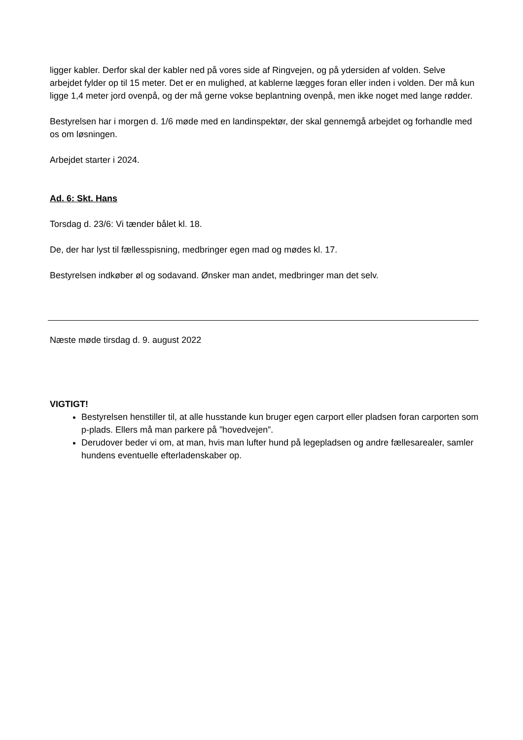ligger kabler. Derfor skal der kabler ned på vores side af Ringvejen, og på ydersiden af volden. Selve arbejdet fylder op til 15 meter. Det er en mulighed, at kablerne lægges foran eller inden i volden. Der må kun ligge 1,4 meter jord ovenpå, og der må gerne vokse beplantning ovenpå, men ikke noget med lange rødder.
Bestyrelsen har i morgen d. 1/6 møde med en landinspektør, der skal gennemgå arbejdet og forhandle med os om løsningen.
Arbejdet starter i 2024.
Ad. 6: Skt. Hans
Torsdag d. 23/6: Vi tænder bålet kl. 18.
De, der har lyst til fællesspisning, medbringer egen mad og mødes kl. 17.
Bestyrelsen indkøber øl og sodavand. Ønsker man andet, medbringer man det selv.
Næste møde tirsdag d. 9. august 2022
VIGTIGT!
Bestyrelsen henstiller til, at alle husstande kun bruger egen carport eller pladsen foran carporten som p-plads. Ellers må man parkere på ”hovedvejen”.
Derudover beder vi om, at man, hvis man lufter hund på legepladsen og andre fællesarealer, samler hundens eventuelle efterladenskaber op.